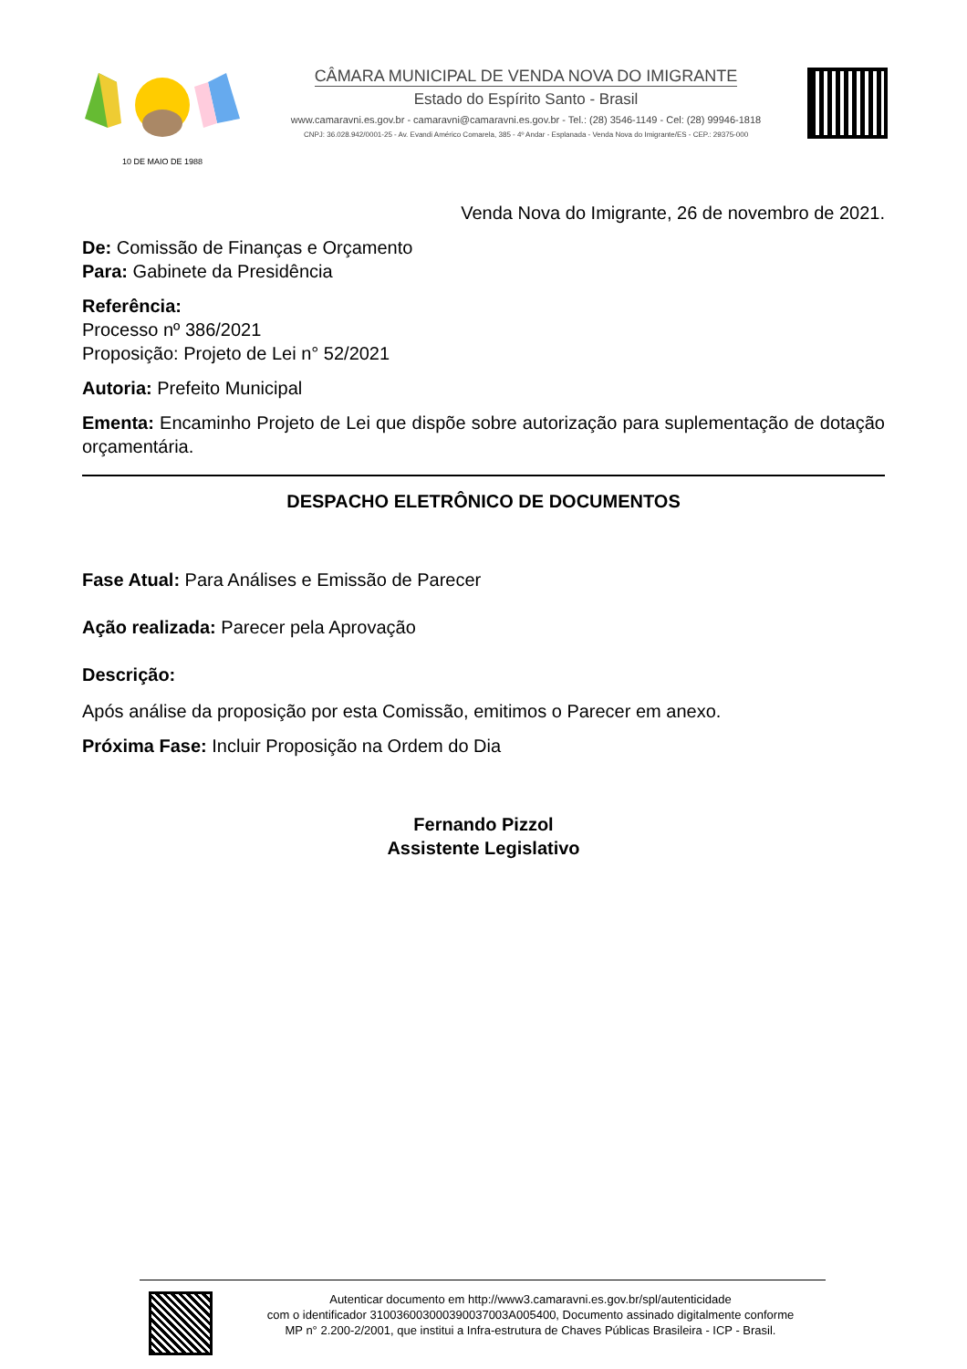10 DE MAIO DE 1988
CÂMARA MUNICIPAL DE VENDA NOVA DO IMIGRANTE
Estado do Espírito Santo - Brasil
www.camaravni.es.gov.br - camaravni@camaravni.es.gov.br - Tel.: (28) 3546-1149 - Cel: (28) 99946-1818
CNPJ: 36.028.942/0001-25 - Av. Evandi Américo Comarela, 385 - 4º Andar - Esplanada - Venda Nova do Imigrante/ES - CEP.: 29375-000
Venda Nova do Imigrante, 26 de novembro de 2021.
De: Comissão de Finanças e Orçamento
Para: Gabinete da Presidência
Referência:
Processo nº 386/2021
Proposição: Projeto de Lei n° 52/2021
Autoria: Prefeito Municipal
Ementa: Encaminho Projeto de Lei que dispõe sobre autorização para suplementação de dotação orçamentária.
DESPACHO ELETRÔNICO DE DOCUMENTOS
Fase Atual: Para Análises e Emissão de Parecer
Ação realizada: Parecer pela Aprovação
Descrição:
Após análise da proposição por esta Comissão, emitimos o Parecer em anexo.
Próxima Fase: Incluir Proposição na Ordem do Dia
Fernando Pizzol
Assistente Legislativo
Autenticar documento em http://www3.camaravni.es.gov.br/spl/autenticidade
com o identificador 310036003000390037003A005400, Documento assinado digitalmente conforme
MP n° 2.200-2/2001, que institui a Infra-estrutura de Chaves Públicas Brasileira - ICP - Brasil.